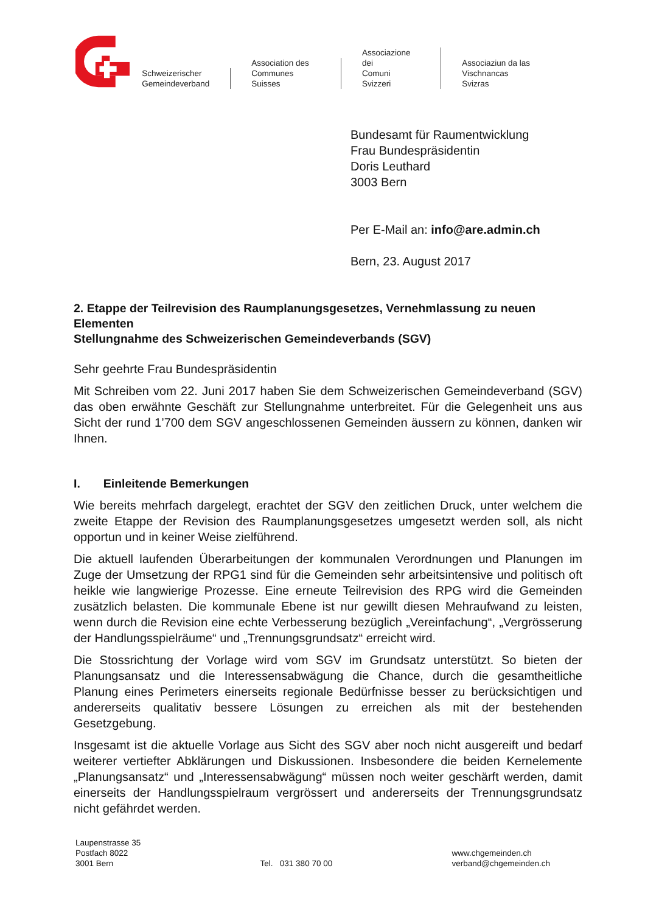Schweizerischer
Gemeindeverband
Association des
Communes Suisses
Associazione dei
Comuni Svizzeri
Associaziun da las
Vischnancas Svizras
Bundesamt für Raumentwicklung
Frau Bundespräsidentin
Doris Leuthard
3003 Bern
Per E-Mail an: info@are.admin.ch
Bern, 23. August 2017
2. Etappe der Teilrevision des Raumplanungsgesetzes, Vernehmlassung zu neuen Elementen
Stellungnahme des Schweizerischen Gemeindeverbands (SGV)
Sehr geehrte Frau Bundespräsidentin
Mit Schreiben vom 22. Juni 2017 haben Sie dem Schweizerischen Gemeindeverband (SGV) das oben erwähnte Geschäft zur Stellungnahme unterbreitet. Für die Gelegenheit uns aus Sicht der rund 1’700 dem SGV angeschlossenen Gemeinden äussern zu können, danken wir Ihnen.
I. Einleitende Bemerkungen
Wie bereits mehrfach dargelegt, erachtet der SGV den zeitlichen Druck, unter welchem die zweite Etappe der Revision des Raumplanungsgesetzes umgesetzt werden soll, als nicht opportun und in keiner Weise zielführend.
Die aktuell laufenden Überarbeitungen der kommunalen Verordnungen und Planungen im Zuge der Umsetzung der RPG1 sind für die Gemeinden sehr arbeitsintensive und politisch oft heikle wie langwierige Prozesse. Eine erneute Teilrevision des RPG wird die Gemeinden zusätzlich belasten. Die kommunale Ebene ist nur gewillt diesen Mehraufwand zu leisten, wenn durch die Revision eine echte Verbesserung bezüglich „Vereinfachung“, „Vergrösserung der Handlungsspielräume“ und „Trennungsgrundsatz“ erreicht wird.
Die Stossrichtung der Vorlage wird vom SGV im Grundsatz unterstützt. So bieten der Planungsansatz und die Interessensabwägung die Chance, durch die gesamtheitliche Planung eines Perimeters einerseits regionale Bedürfnisse besser zu berücksichtigen und andererseits qualitativ bessere Lösungen zu erreichen als mit der bestehenden Gesetzgebung.
Insgesamt ist die aktuelle Vorlage aus Sicht des SGV aber noch nicht ausgereift und bedarf weiterer vertiefter Abklärungen und Diskussionen. Insbesondere die beiden Kernelemente „Planungsansatz“ und „Interessensabwägung“ müssen noch weiter geschärft werden, damit einerseits der Handlungsspielraum vergrössert und andererseits der Trennungsgrundsatz nicht gefährdet werden.
Laupenstrasse 35
Postfach 8022
3001 Bern
Tel. 031 380 70 00
www.chgemeinden.ch
verband@chgemeinden.ch